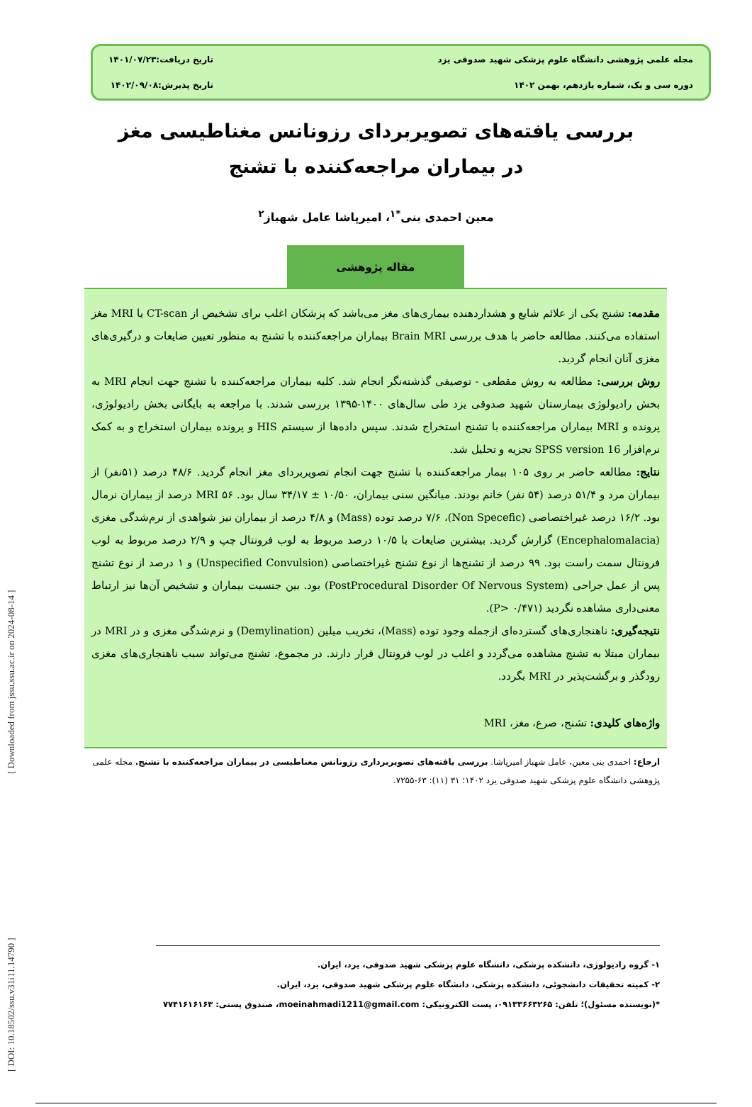[ DOI: 10.18502/ssu.v31i11.14790 ] [ Downloaded from jssu.ssu.ac.ir on 2024-08-14 ]
مجله علمی پژوهشی دانشگاه علوم پزشکی شهید صدوقی یزد
تاریخ دریافت:۱۴۰۱/۰۷/۲۳
دوره سی و یک، شماره یازدهم، بهمن ۱۴۰۲
تاریخ پذیرش:۱۴۰۲/۰۹/۰۸
بررسی یافته‌های تصویربردای رزونانس مغناطیسی مغز در بیماران مراجعه‌کننده با تشنج
معین احمدی بنی<sup>*۱</sup>، امیرپاشا عامل شهباز<sup>۲</sup>
مقاله پژوهشی
مقدمه: تشنج یکی از علائم شایع و هشداردهنده بیماری‌های مغز می‌باشد که پزشکان اغلب برای تشخیص از CT-scan یا MRI مغز استفاده می‌کنند. مطالعه حاضر با هدف بررسی Brain MRI بیماران مراجعه‌کننده با تشنج به منظور تعیین ضایعات و درگیری‌های مغزی آنان انجام گردید.
روش بررسی: مطالعه به روش مقطعی - توصیفی گذشته‌نگر انجام شد. کلیه بیماران مراجعه‌کننده با تشنج جهت انجام MRI به بخش رادیولوژی بیمارستان شهید صدوقی یزد طی سال‌های ۱۴۰۰-۱۳۹۵ بررسی شدند. با مراجعه به بایگانی بخش رادیولوژی، پرونده و MRI بیماران مراجعه‌کننده با تشنج استخراج شدند. سپس داده‌ها از سیستم HIS و پرونده بیماران استخراج و به کمک نرم‌افزار SPSS version 16 تجزیه و تحلیل شد.
نتایج: مطالعه حاضر بر روی ۱۰۵ بیمار مراجعه‌کننده با تشنج جهت انجام تصویربردای مغز انجام گردید. ۴۸/۶ درصد (۵۱نفر) از بیماران مرد و ۵۱/۴ درصد (۵۴ نفر) خانم بودند. میانگین سنی بیماران، ۱۰/۵۰ ± ۳۴/۱۷ سال بود. MRI ۵۶ درصد از بیماران نرمال بود. ۱۶/۲ درصد غیراختصاصی (Non Specefic)، ۷/۶ درصد توده (Mass) و ۴/۸ درصد از بیماران نیز شواهدی از نرم‌شدگی مغزی (Encephalomalacia) گزارش گردید. بیشترین ضایعات با ۱۰/۵ درصد مربوط به لوب فرونتال چپ و ۲/۹ درصد مربوط به لوب فرونتال سمت راست بود. ۹۹ درصد از تشنج‌ها از نوع تشنج غیراختصاصی (Unspecified Convulsion) و ۱ درصد از نوع تشنج پس از عمل جراحی (PostProcedural Disorder Of Nervous System) بود. بین جنسیت بیماران و تشخیص آن‌ها نیز ارتباط معنی‌داری مشاهده نگردید (P> ۰/۴۷۱).
نتیجه‌گیری: ناهنجاری‌های گسترده‌ای ازجمله وجود توده (Mass)، تخریب میلین (Demylination) و نرم‌شدگی مغزی و در MRI در بیماران مبتلا به تشنج مشاهده می‌گردد و اغلب در لوب فرونتال قرار دارند. در مجموع، تشنج می‌تواند سبب ناهنجاری‌های مغزی زودگذر و برگشت‌پذیر در MRI بگردد.
واژه‌های کلیدی: تشنج، صرع، مغز، MRI
ارجاع: احمدی بنی معین، عامل شهباز امیرپاشا. بررسی یافته‌های تصویربرداری رزونانس مغناطیسی در بیماران مراجعه‌کننده با تشنج. مجله علمی پژوهشی دانشگاه علوم پزشکی شهید صدوقی یزد ۱۴۰۲؛ ۳۱ (۱۱): ۶۳-۷۲۵۵.
۱- گروه رادیولوژی، دانشکده پزشکی، دانشگاه علوم پزشکی شهید صدوقی، یزد، ایران.
۲- کمیته تحقیقات دانشجوئی، دانشکده پزشکی، دانشگاه علوم پزشکی شهید صدوقی، یزد، ایران.
*(نویسنده مسئول)؛ تلفن: ۰۹۱۳۳۶۶۳۲۶۵، پست الکترونیکی: moeinahmadi1211@gmail.com، صندوق پستی: ۷۷۴۱۶۱۶۱۶۳